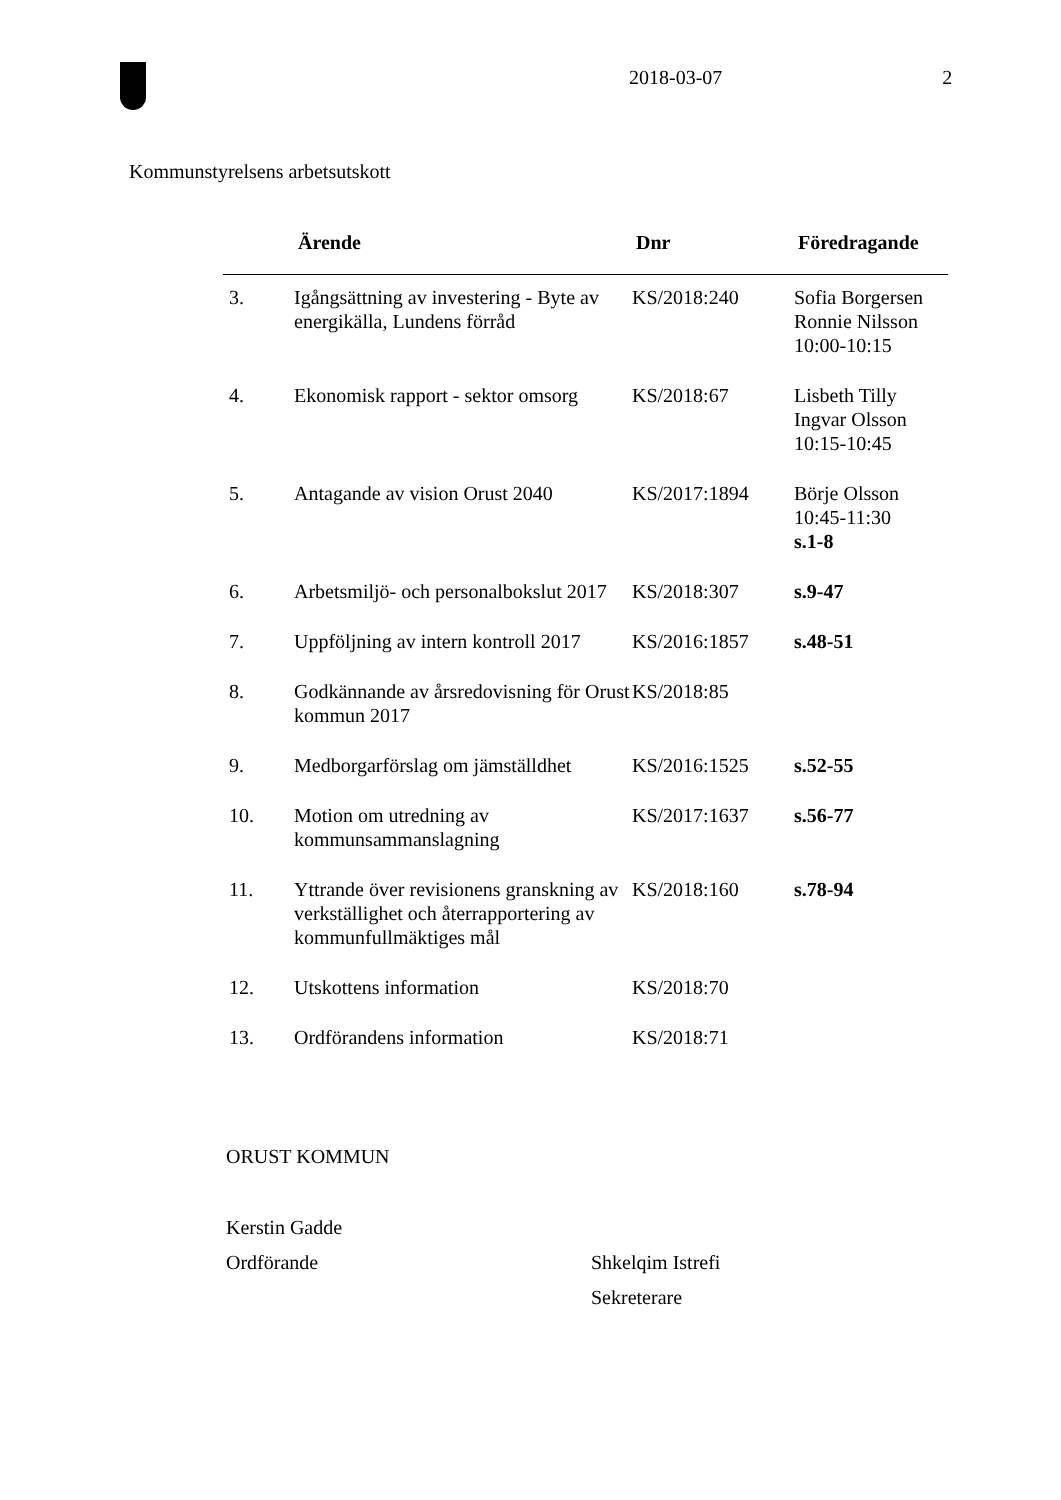2018-03-07 2
Kommunstyrelsens arbetsutskott
| | Ärende | Dnr | Föredragande |
| --- | --- | --- | --- |
| 3. | Igångsättning av investering - Byte av energikälla, Lundens förråd | KS/2018:240 | Sofia Borgersen Ronnie Nilsson 10:00-10:15 |
| 4. | Ekonomisk rapport - sektor omsorg | KS/2018:67 | Lisbeth Tilly Ingvar Olsson 10:15-10:45 |
| 5. | Antagande av vision Orust 2040 | KS/2017:1894 | Börje Olsson 10:45-11:30 s.1-8 |
| 6. | Arbetsmiljö- och personalbokslut 2017 | KS/2018:307 | s.9-47 |
| 7. | Uppföljning av intern kontroll 2017 | KS/2016:1857 | s.48-51 |
| 8. | Godkännande av årsredovisning för Orust kommun 2017 | KS/2018:85 | |
| 9. | Medborgarförslag om jämställdhet | KS/2016:1525 | s.52-55 |
| 10. | Motion om utredning av kommunsammanslagning | KS/2017:1637 | s.56-77 |
| 11. | Yttrande över revisionens granskning av verkställighet och återrapportering av kommunfullmäktiges mål | KS/2018:160 | s.78-94 |
| 12. | Utskottens information | KS/2018:70 | |
| 13. | Ordförandens information | KS/2018:71 | |
ORUST KOMMUN
Kerstin Gadde
Ordförande Shkelqim Istrefi
Sekreterare